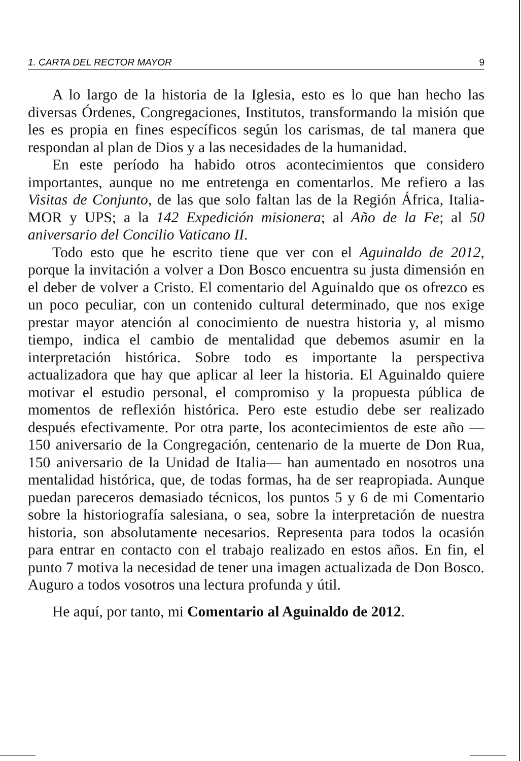1. CARTA DEL RECTOR MAYOR 9
A lo largo de la historia de la Iglesia, esto es lo que han hecho las diversas Órdenes, Congregaciones, Institutos, transformando la misión que les es propia en fines específicos según los carismas, de tal manera que respondan al plan de Dios y a las necesidades de la humanidad.
En este período ha habido otros acontecimientos que considero importantes, aunque no me entretenga en comentarlos. Me refiero a las Visitas de Conjunto, de las que solo faltan las de la Región África, Italia-MOR y UPS; a la 142 Expedición misionera; al Año de la Fe; al 50 aniversario del Concilio Vaticano II.
Todo esto que he escrito tiene que ver con el Aguinaldo de 2012, porque la invitación a volver a Don Bosco encuentra su justa dimensión en el deber de volver a Cristo. El comentario del Aguinaldo que os ofrezco es un poco peculiar, con un contenido cultural determinado, que nos exige prestar mayor atención al conocimiento de nuestra historia y, al mismo tiempo, indica el cambio de mentalidad que debemos asumir en la interpretación histórica. Sobre todo es importante la perspectiva actualizadora que hay que aplicar al leer la historia. El Aguinaldo quiere motivar el estudio personal, el compromiso y la propuesta pública de momentos de reflexión histórica. Pero este estudio debe ser realizado después efectivamente. Por otra parte, los acontecimientos de este año —150 aniversario de la Congregación, centenario de la muerte de Don Rua, 150 aniversario de la Unidad de Italia— han aumentado en nosotros una mentalidad histórica, que, de todas formas, ha de ser reapropiada. Aunque puedan pareceros demasiado técnicos, los puntos 5 y 6 de mi Comentario sobre la historiografía salesiana, o sea, sobre la interpretación de nuestra historia, son absolutamente necesarios. Representa para todos la ocasión para entrar en contacto con el trabajo realizado en estos años. En fin, el punto 7 motiva la necesidad de tener una imagen actualizada de Don Bosco. Auguro a todos vosotros una lectura profunda y útil.
He aquí, por tanto, mi Comentario al Aguinaldo de 2012.